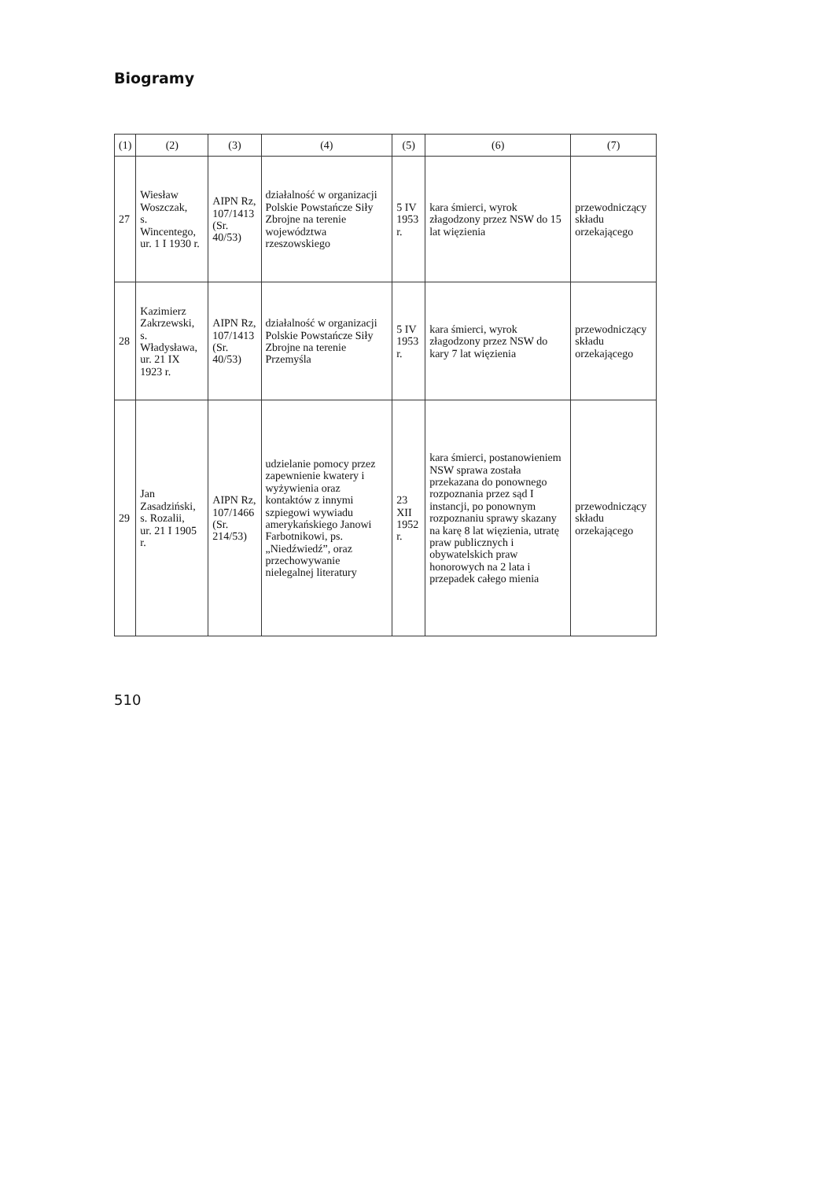Biogramy
| (1) | (2) | (3) | (4) | (5) | (6) | (7) |
| --- | --- | --- | --- | --- | --- | --- |
| 27 | Wiesław Woszczak, s. Wincentego, ur. 1 I 1930 r. | AIPN Rz, 107/1413 (Sr. 40/53) | działalność w organizacji Polskie Powstańcze Siły Zbrojne na terenie województwa rzeszowskiego | 5 IV 1953 r. | kara śmierci, wyrok złagodzony przez NSW do 15 lat więzienia | przewodniczący składu orzekającego |
| 28 | Kazimierz Zakrzewski, s. Władysława, ur. 21 IX 1923 r. | AIPN Rz, 107/1413 (Sr. 40/53) | działalność w organizacji Polskie Powstańcze Siły Zbrojne na terenie Przemyśla | 5 IV 1953 r. | kara śmierci, wyrok złagodzony przez NSW do kary 7 lat więzienia | przewodniczący składu orzekającego |
| 29 | Jan Zasadziński, s. Rozalii, ur. 21 I 1905 r. | AIPN Rz, 107/1466 (Sr. 214/53) | udzielanie pomocy przez zapewnienie kwatery i wyżywienia oraz kontaktów z innymi szpiegowi wywiadu amerykańskiego Janowi Farbotnikowi, ps. „Niedźwiedź”, oraz przechowywanie nielegalnej literatury | 23 XII 1952 r. | kara śmierci, postanowieniem NSW sprawa została przekazana do ponownego rozpoznania przez sąd I instancji, po ponownym rozpoznaniu sprawy skazany na karę 8 lat więzienia, utratę praw publicznych i obywatelskich praw honorowych na 2 lata i przepadek całego mienia | przewodniczący składu orzekającego |
510